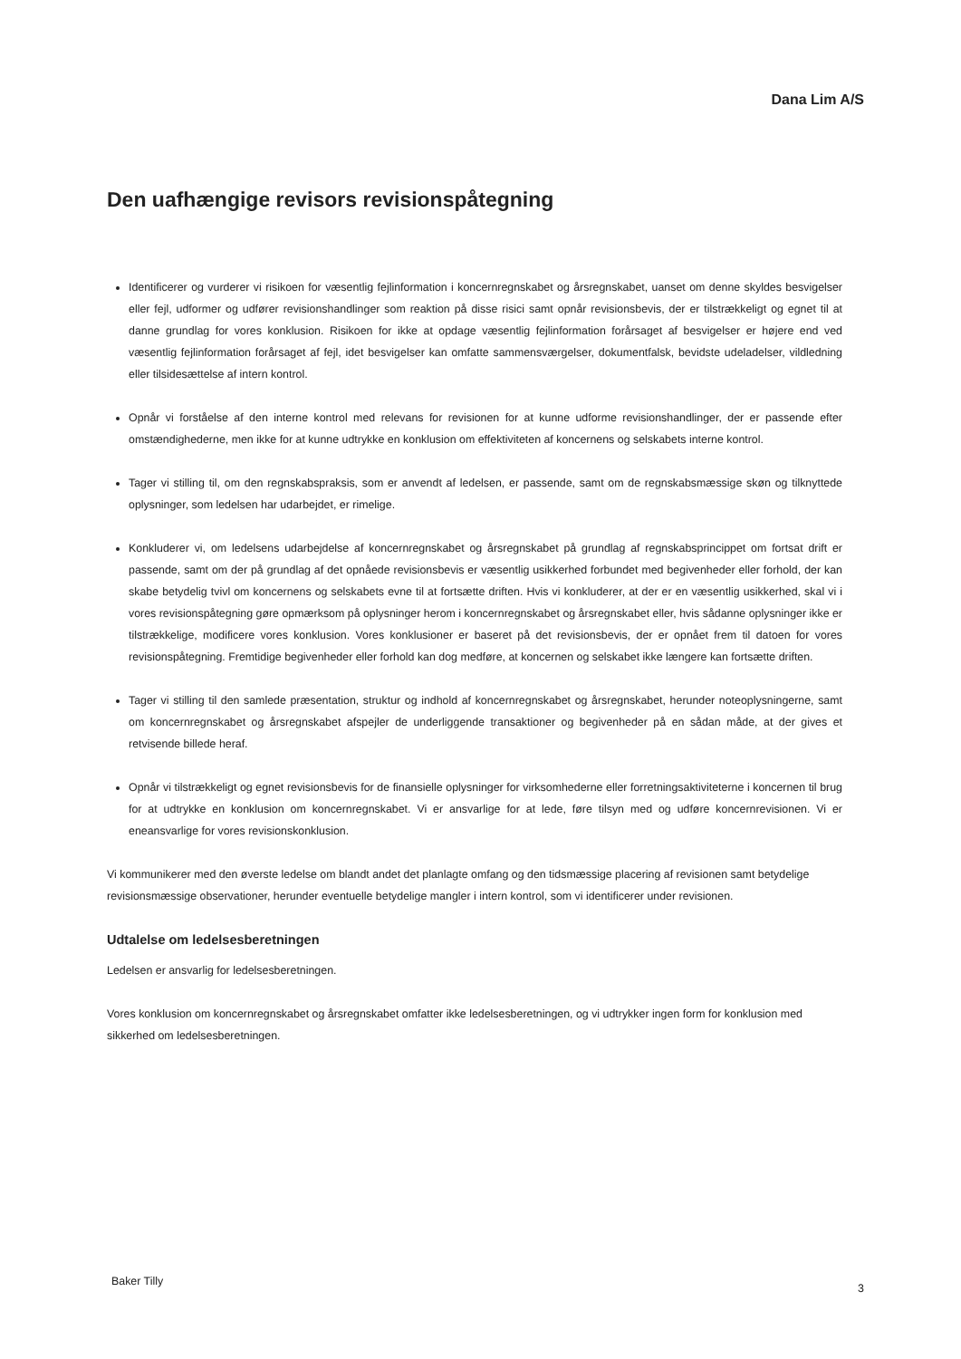Dana Lim A/S
Den uafhængige revisors revisionspåtegning
Identificerer og vurderer vi risikoen for væsentlig fejlinformation i koncernregnskabet og årsregnskabet, uanset om denne skyldes besvigelser eller fejl, udformer og udfører revisionshandlinger som reaktion på disse risici samt opnår revisionsbevis, der er tilstrækkeligt og egnet til at danne grundlag for vores konklusion. Risikoen for ikke at opdage væsentlig fejlinformation forårsaget af besvigelser er højere end ved væsentlig fejlinformation forårsaget af fejl, idet besvigelser kan omfatte sammensværgelser, dokumentfalsk, bevidste udeladelser, vildledning eller tilsidesættelse af intern kontrol.
Opnår vi forståelse af den interne kontrol med relevans for revisionen for at kunne udforme revisionshandlinger, der er passende efter omstændighederne, men ikke for at kunne udtrykke en konklusion om effektiviteten af koncernens og selskabets interne kontrol.
Tager vi stilling til, om den regnskabspraksis, som er anvendt af ledelsen, er passende, samt om de regnskabsmæssige skøn og tilknyttede oplysninger, som ledelsen har udarbejdet, er rimelige.
Konkluderer vi, om ledelsens udarbejdelse af koncernregnskabet og årsregnskabet på grundlag af regnskabsprincippet om fortsat drift er passende, samt om der på grundlag af det opnåede revisionsbevis er væsentlig usikkerhed forbundet med begivenheder eller forhold, der kan skabe betydelig tvivl om koncernens og selskabets evne til at fortsætte driften. Hvis vi konkluderer, at der er en væsentlig usikkerhed, skal vi i vores revisionspåtegning gøre opmærksom på oplysninger herom i koncernregnskabet og årsregnskabet eller, hvis sådanne oplysninger ikke er tilstrækkelige, modificere vores konklusion. Vores konklusioner er baseret på det revisionsbevis, der er opnået frem til datoen for vores revisionspåtegning. Fremtidige begivenheder eller forhold kan dog medføre, at koncernen og selskabet ikke længere kan fortsætte driften.
Tager vi stilling til den samlede præsentation, struktur og indhold af koncernregnskabet og årsregnskabet, herunder noteoplysningerne, samt om koncernregnskabet og årsregnskabet afspejler de underliggende transaktioner og begivenheder på en sådan måde, at der gives et retvisende billede heraf.
Opnår vi tilstrækkeligt og egnet revisionsbevis for de finansielle oplysninger for virksomhederne eller forretningsaktiviteterne i koncernen til brug for at udtrykke en konklusion om koncernregnskabet. Vi er ansvarlige for at lede, føre tilsyn med og udføre koncernrevisionen. Vi er eneansvarlige for vores revisionskonklusion.
Vi kommunikerer med den øverste ledelse om blandt andet det planlagte omfang og den tidsmæssige placering af revisionen samt betydelige revisionsmæssige observationer, herunder eventuelle betydelige mangler i intern kontrol, som vi identificerer under revisionen.
Udtalelse om ledelsesberetningen
Ledelsen er ansvarlig for ledelsesberetningen.
Vores konklusion om koncernregnskabet og årsregnskabet omfatter ikke ledelsesberetningen, og vi udtrykker ingen form for konklusion med sikkerhed om ledelsesberetningen.
Baker Tilly
3